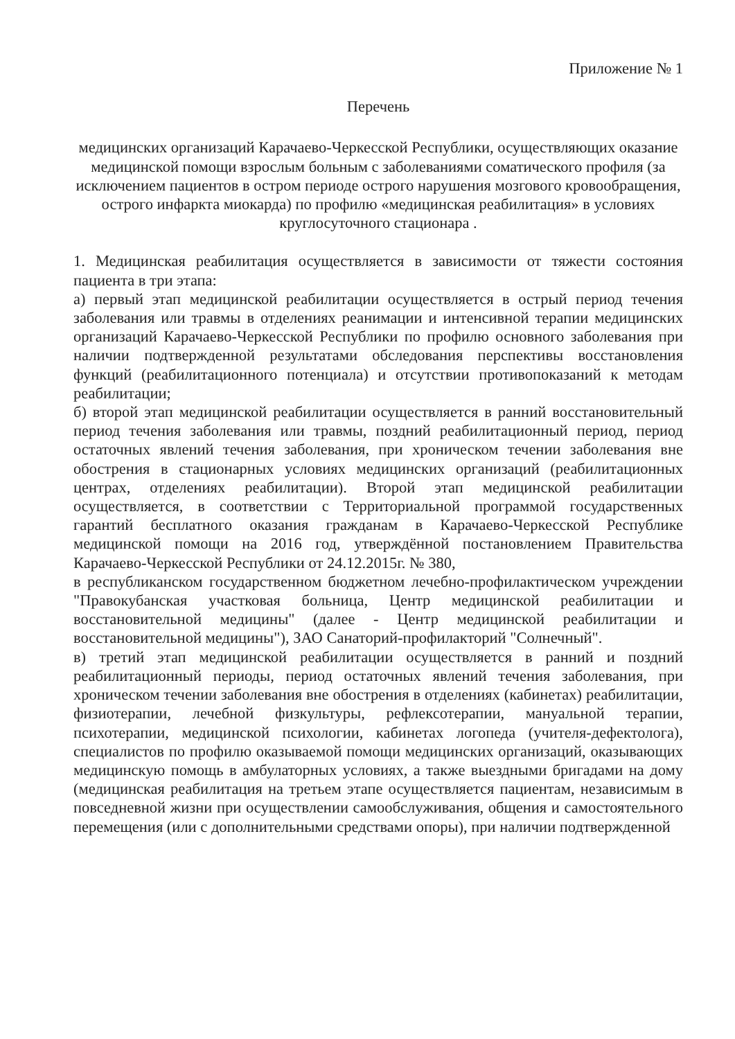Приложение № 1
Перечень
медицинских организаций Карачаево-Черкесской Республики, осуществляющих оказание медицинской помощи взрослым больным с заболеваниями соматического профиля (за исключением пациентов в остром периоде острого нарушения мозгового кровообращения, острого инфаркта миокарда) по профилю «медицинская реабилитация» в условиях круглосуточного стационара .
1. Медицинская реабилитация осуществляется в зависимости от тяжести состояния пациента в три этапа:
а) первый этап медицинской реабилитации осуществляется в острый период течения заболевания или травмы в отделениях реанимации и интенсивной терапии медицинских организаций Карачаево-Черкесской Республики по профилю основного заболевания при наличии подтвержденной результатами обследования перспективы восстановления функций (реабилитационного потенциала) и отсутствии противопоказаний к методам реабилитации;
б) второй этап медицинской реабилитации осуществляется в ранний восстановительный период течения заболевания или травмы, поздний реабилитационный период, период остаточных явлений течения заболевания, при хроническом течении заболевания вне обострения в стационарных условиях медицинских организаций (реабилитационных центрах, отделениях реабилитации). Второй этап медицинской реабилитации осуществляется, в соответствии с Территориальной программой государственных гарантий бесплатного оказания гражданам в Карачаево-Черкесской Республике медицинской помощи на 2016 год, утверждённой постановлением Правительства Карачаево-Черкесской Республики от 24.12.2015г. № 380,
в республиканском государственном бюджетном лечебно-профилактическом учреждении "Правокубанская участковая больница, Центр медицинской реабилитации и восстановительной медицины" (далее - Центр медицинской реабилитации и восстановительной медицины"), ЗАО Санаторий-профилакторий "Солнечный".
в) третий этап медицинской реабилитации осуществляется в ранний и поздний реабилитационный периоды, период остаточных явлений течения заболевания, при хроническом течении заболевания вне обострения в отделениях (кабинетах) реабилитации, физиотерапии, лечебной физкультуры, рефлексотерапии, мануальной терапии, психотерапии, медицинской психологии, кабинетах логопеда (учителя-дефектолога), специалистов по профилю оказываемой помощи медицинских организаций, оказывающих медицинскую помощь в амбулаторных условиях, а также выездными бригадами на дому (медицинская реабилитация на третьем этапе осуществляется пациентам, независимым в повседневной жизни при осуществлении самообслуживания, общения и самостоятельного перемещения (или с дополнительными средствами опоры), при наличии подтвержденной